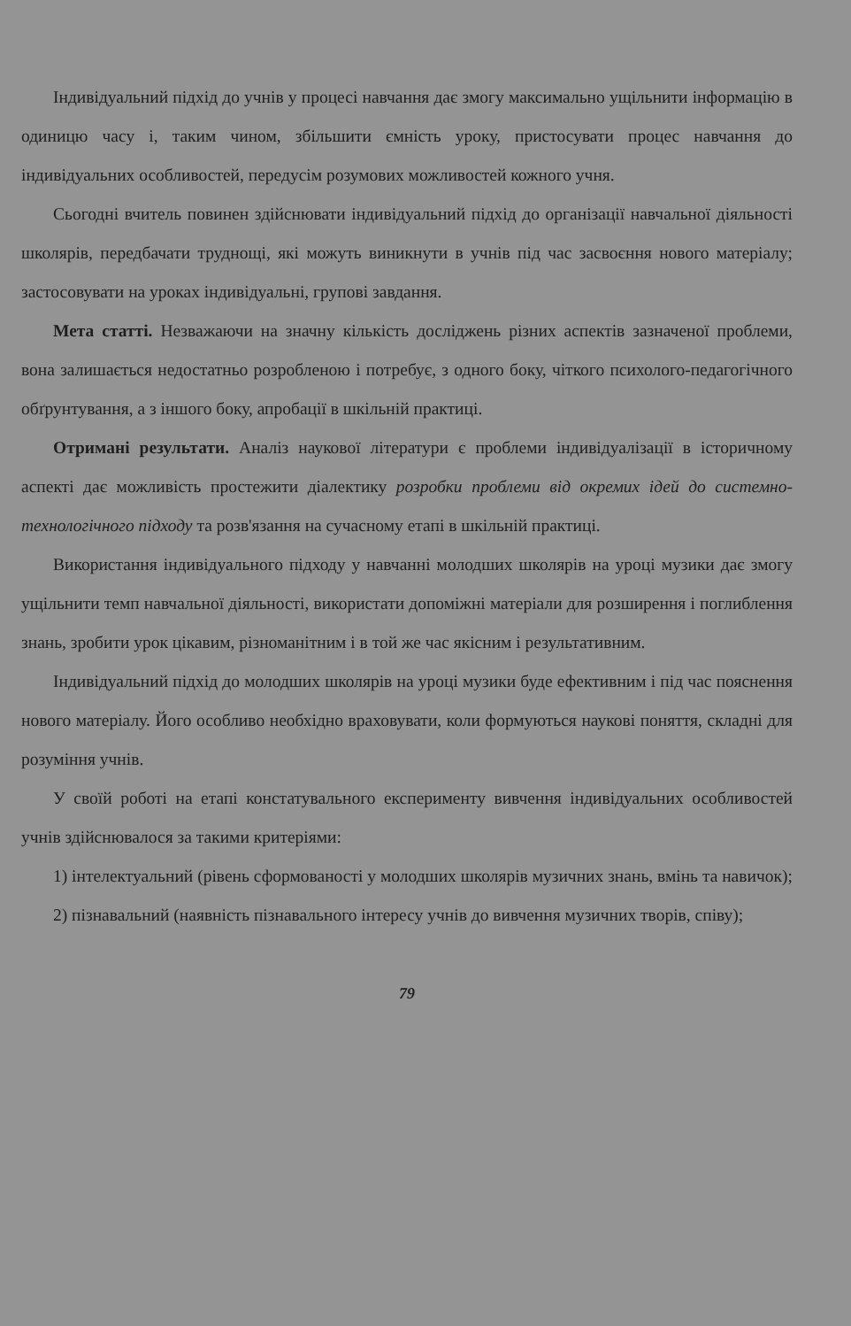Індивідуальний підхід до учнів у процесі навчання дає змогу максимально ущільнити інформацію в одиницю часу і, таким чином, збільшити ємність уроку, пристосувати процес навчання до індивідуальних особливостей, передусім розумових можливостей кожного учня.
Сьогодні вчитель повинен здійснювати індивідуальний підхід до організації навчальної діяльності школярів, передбачати труднощі, які можуть виникнути в учнів під час засвоєння нового матеріалу; застосовувати на уроках індивідуальні, групові завдання.
Мета статті. Незважаючи на значну кількість досліджень різних аспектів зазначеної проблеми, вона залишається недостатньо розробленою і потребує, з одного боку, чіткого психолого-педагогічного обґрунтування, а з іншого боку, апробації в шкільній практиці.
Отримані результати. Аналіз наукової літератури є проблеми індивідуалізації в історичному аспекті дає можливість простежити діалектику розробки проблеми від окремих ідей до системно-технологічного підходу та розв'язання на сучасному етапі в шкільній практиці.
Використання індивідуального підходу у навчанні молодших школярів на уроці музики дає змогу ущільнити темп навчальної діяльності, використати допоміжні матеріали для розширення і поглиблення знань, зробити урок цікавим, різноманітним і в той же час якісним і результативним.
Індивідуальний підхід до молодших школярів на уроці музики буде ефективним і під час пояснення нового матеріалу. Його особливо необхідно враховувати, коли формуються наукові поняття, складні для розуміння учнів.
У своїй роботі на етапі констатувального експерименту вивчення індивідуальних особливостей учнів здійснювалося за такими критеріями:
1) інтелектуальний (рівень сформованості у молодших школярів музичних знань, вмінь та навичок);
2) пізнавальний (наявність пізнавального інтересу учнів до вивчення музичних творів, співу);
79